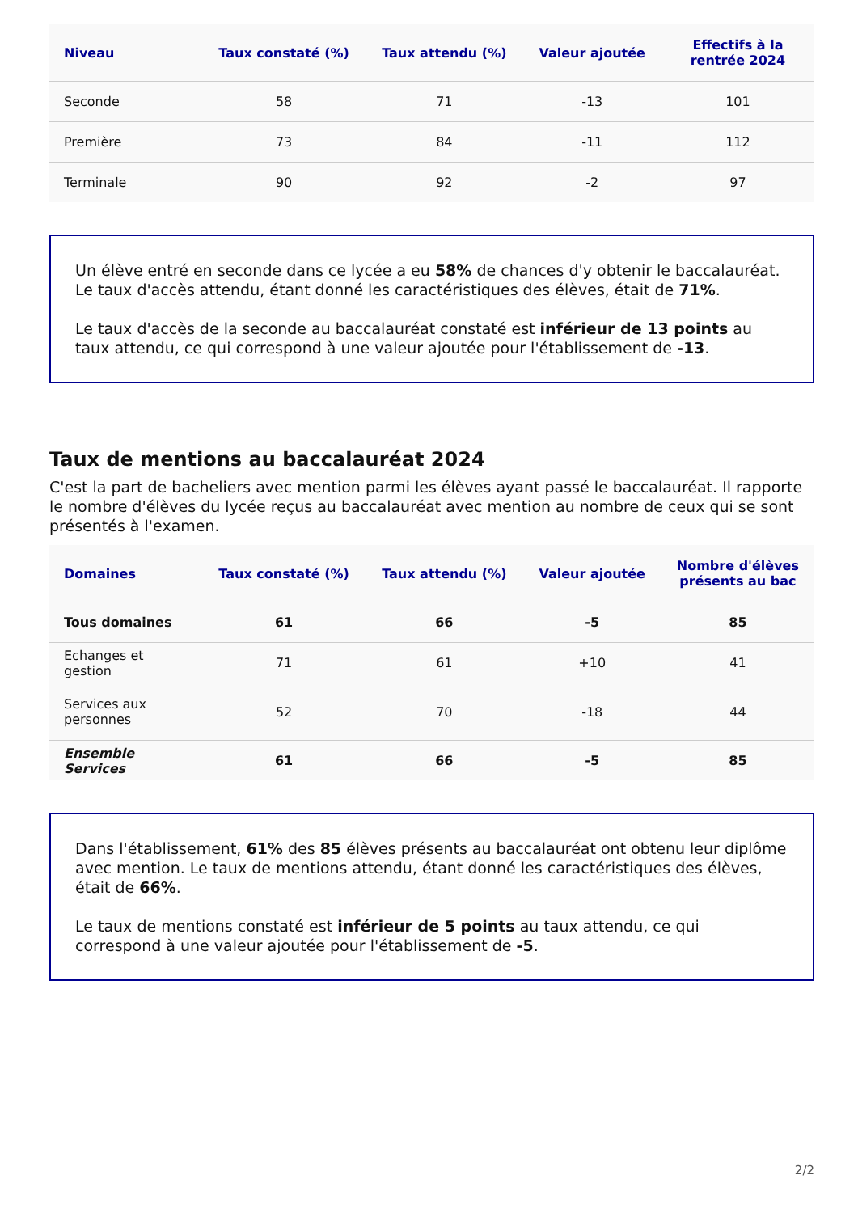| Niveau | Taux constaté (%) | Taux attendu (%) | Valeur ajoutée | Effectifs à la rentrée 2024 |
| --- | --- | --- | --- | --- |
| Seconde | 58 | 71 | -13 | 101 |
| Première | 73 | 84 | -11 | 112 |
| Terminale | 90 | 92 | -2 | 97 |
Un élève entré en seconde dans ce lycée a eu 58% de chances d'y obtenir le baccalauréat. Le taux d'accès attendu, étant donné les caractéristiques des élèves, était de 71%.
Le taux d'accès de la seconde au baccalauréat constaté est inférieur de 13 points au taux attendu, ce qui correspond à une valeur ajoutée pour l'établissement de -13.
Taux de mentions au baccalauréat 2024
C'est la part de bacheliers avec mention parmi les élèves ayant passé le baccalauréat. Il rapporte le nombre d'élèves du lycée reçus au baccalauréat avec mention au nombre de ceux qui se sont présentés à l'examen.
| Domaines | Taux constaté (%) | Taux attendu (%) | Valeur ajoutée | Nombre d'élèves présents au bac |
| --- | --- | --- | --- | --- |
| Tous domaines | 61 | 66 | -5 | 85 |
| Echanges et gestion | 71 | 61 | +10 | 41 |
| Services aux personnes | 52 | 70 | -18 | 44 |
| Ensemble Services | 61 | 66 | -5 | 85 |
Dans l'établissement, 61% des 85 élèves présents au baccalauréat ont obtenu leur diplôme avec mention. Le taux de mentions attendu, étant donné les caractéristiques des élèves, était de 66%.
Le taux de mentions constaté est inférieur de 5 points au taux attendu, ce qui correspond à une valeur ajoutée pour l'établissement de -5.
2/2